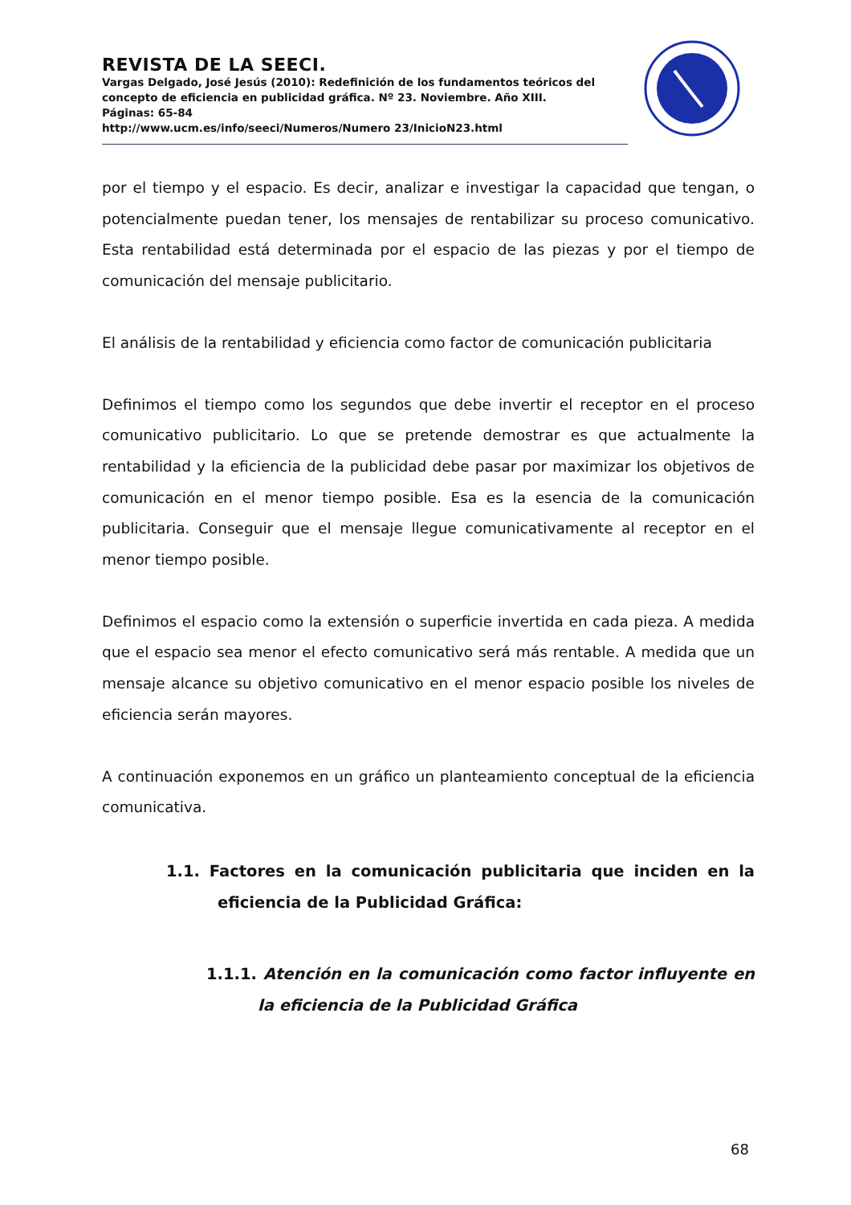REVISTA DE LA SEECI.
Vargas Delgado, José Jesús (2010): Redefinición de los fundamentos teóricos del concepto de eficiencia en publicidad gráfica. Nº 23. Noviembre. Año XIII.
Páginas: 65-84
http://www.ucm.es/info/seeci/Numeros/Numero 23/InicioN23.html
por el tiempo y el espacio. Es decir, analizar e investigar la capacidad que tengan, o potencialmente puedan tener, los mensajes de rentabilizar su proceso comunicativo. Esta rentabilidad está determinada por el espacio de las piezas y por el tiempo de comunicación del mensaje publicitario.
El análisis de la rentabilidad y eficiencia como factor de comunicación publicitaria
Definimos el tiempo como los segundos que debe invertir el receptor en el proceso comunicativo publicitario. Lo que se pretende demostrar es que actualmente la rentabilidad y la eficiencia de la publicidad debe pasar por maximizar los objetivos de comunicación en el menor tiempo posible. Esa es la esencia de la comunicación publicitaria. Conseguir que el mensaje llegue comunicativamente al receptor en el menor tiempo posible.
Definimos el espacio como la extensión o superficie invertida en cada pieza. A medida que el espacio sea menor el efecto comunicativo será más rentable. A medida que un mensaje alcance su objetivo comunicativo en el menor espacio posible los niveles de eficiencia serán mayores.
A continuación exponemos en un gráfico un planteamiento conceptual de la eficiencia comunicativa.
1.1. Factores en la comunicación publicitaria que inciden en la eficiencia de la Publicidad Gráfica:
1.1.1. Atención en la comunicación como factor influyente en la eficiencia de la Publicidad Gráfica
68